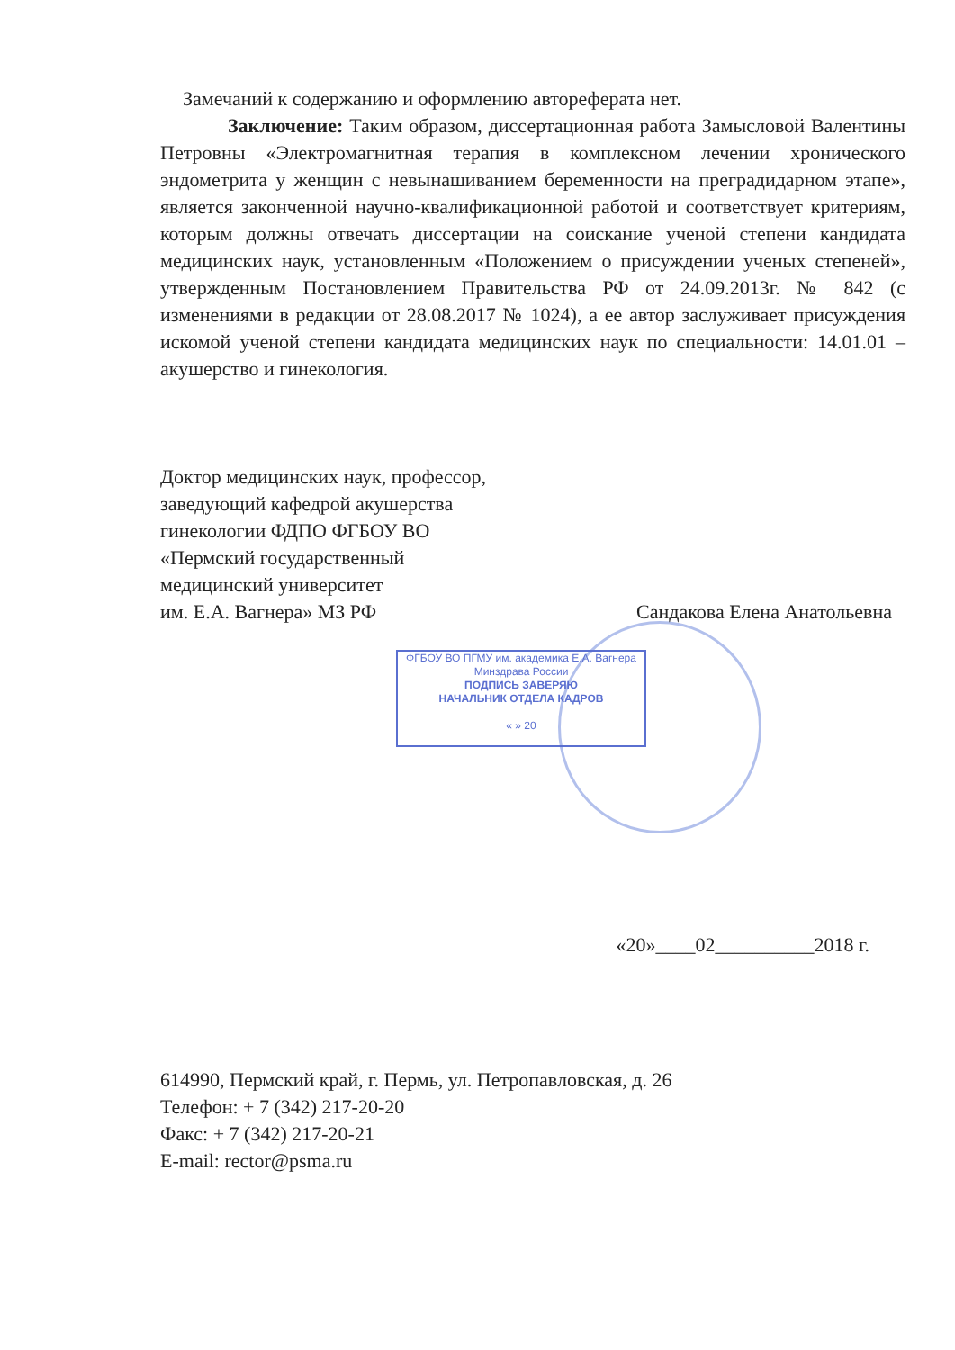Замечаний к содержанию и оформлению автореферата нет.
Заключение: Таким образом, диссертационная работа Замысловой Валентины Петровны «Электромагнитная терапия в комплексном лечении хронического эндометрита у женщин с невынашиванием беременности на преградидарном этапе», является законченной научно-квалификационной работой и соответствует критериям, которым должны отвечать диссертации на соискание ученой степени кандидата медицинских наук, установленным «Положением о присуждении ученых степеней», утвержденным Постановлением Правительства РФ от 24.09.2013г. № 842 (с изменениями в редакции от 28.08.2017 № 1024), а ее автор заслуживает присуждения искомой ученой степени кандидата медицинских наук по специальности: 14.01.01 – акушерство и гинекология.
Доктор медицинских наук, профессор,
заведующий кафедрой акушерства
гинекологии ФДПО ФГБОУ ВО
«Пермский государственный
медицинский университет
им. Е.А. Вагнера» МЗ РФ
Сандакова Елена Анатольевна
«20»____02__________2018 г.
614990, Пермский край, г. Пермь, ул. Петропавловская, д. 26
Телефон: + 7 (342) 217-20-20
Факс: + 7 (342) 217-20-21
E-mail: rector@psma.ru
ФГБОУ ВО ПГМУ им. академика Е.А. Вагнера
Минздрава России
ПОДПИСЬ ЗАВЕРЯЮ
НАЧАЛЬНИК ОТДЕЛА КАДРОВ
« » 20